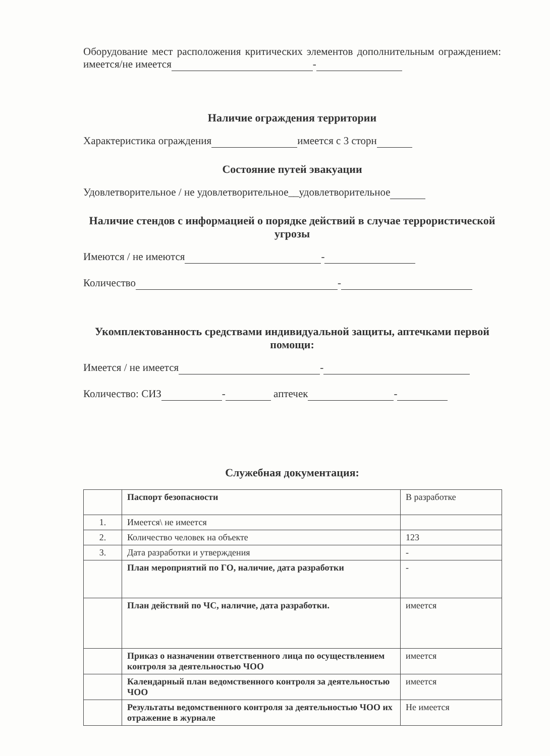Оборудование мест расположения критических элементов дополнительным ограждением: имеется/не имеется -
Наличие ограждения территории
Характеристика ограждения имеется с 3 сторн
Состояние путей эвакуации
Удовлетворительное / не удовлетворительное__удовлетворительное
Наличие стендов с информацией о порядке действий в случае террористической угрозы
Имеются / не имеются -
Количество -
Укомплектованность средствами индивидуальной защиты, аптечками первой помощи:
Имеется / не имеется -
Количество: СИЗ - аптечек -
Служебная документация:
| | Паспорт безопасности | В разработке |
| 1. | Имеется\ не имеется | |
| 2. | Количество человек на объекте | 123 |
| 3. | Дата разработки и утверждения | - |
| | План мероприятий по ГО, наличие, дата разработки | - |
| | План действий по ЧС, наличие, дата разработки. | имеется |
| | Приказ о назначении ответственного лица по осуществлением контроля за деятельностью ЧОО | имеется |
| | Календарный план ведомственного контроля за деятельностью ЧОО | имеется |
| | Результаты ведомственного контроля за деятельностью ЧОО их отражение в журнале | Не имеется |